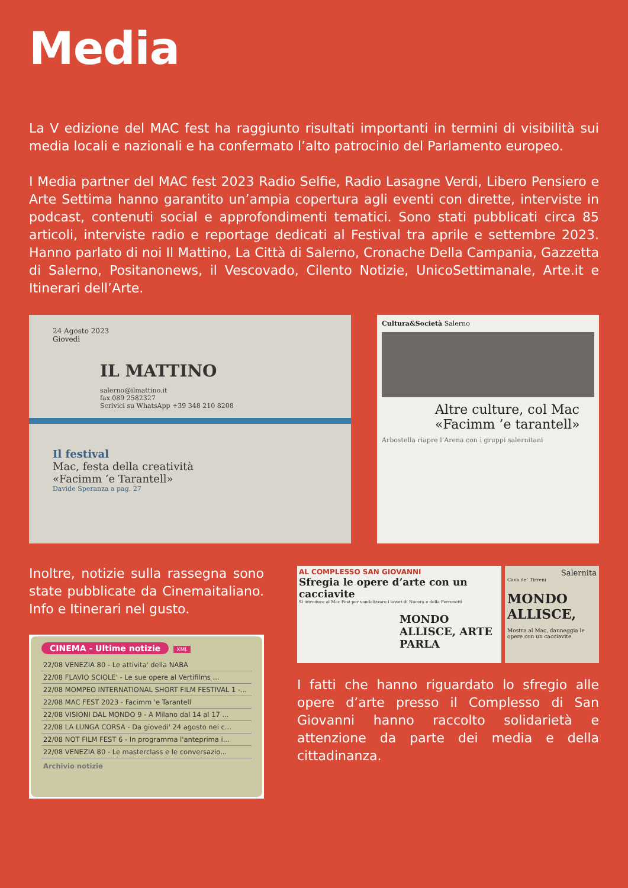Media
La V edizione del MAC fest ha raggiunto risultati importanti in termini di visibilità sui media locali e nazionali e ha confermato l’alto patrocinio del Parlamento europeo.
I Media partner del MAC fest 2023 Radio Selfie, Radio Lasagne Verdi, Libero Pensiero e Arte Settima hanno garantito un’ampia copertura agli eventi con dirette, interviste in podcast, contenuti social e approfondimenti tematici. Sono stati pubblicati circa 85 articoli, interviste radio e reportage dedicati al Festival tra aprile e settembre 2023. Hanno parlato di noi Il Mattino, La Città di Salerno, Cronache Della Campania, Gazzetta di Salerno, Positanonews, il Vescovado, Cilento Notizie, UnicoSettimanale, Arte.it e Itinerari dell’Arte.
24 Agosto 2023
Giovedì
IL MATTINO
salerno@ilmattino.it
fax 089 2582327
Scrivici su WhatsApp +39 348 210 8208
Il festival
Mac, festa della creatività
«Facimm ’e Tarantell»
Davide Speranza a pag. 27
Cultura&Società Salerno
Altre culture, col Mac «Facimm ’e tarantell»
Arbostella riapre l’Arena con i gruppi salernitani
Inoltre, notizie sulla rassegna sono state pubblicate da Cinemaitaliano. Info e Itinerari nel gusto.
CINEMA - Ultime notizie XML
22/08 VENEZIA 80 - Le attivita' della NABA
22/08 FLAVIO SCIOLE' - Le sue opere al Vertifilms ...
22/08 MOMPEO INTERNATIONAL SHORT FILM FESTIVAL 1 -...
22/08 MAC FEST 2023 - Facimm 'e Tarantell
22/08 VISIONI DAL MONDO 9 - A Milano dal 14 al 17 ...
22/08 LA LUNGA CORSA - Da giovedi' 24 agosto nei c...
22/08 NOT FILM FEST 6 - In programma l'anteprima i...
22/08 VENEZIA 80 - Le masterclass e le conversazio...
Archivio notizie
AL COMPLESSO SAN GIOVANNI
Sfregia le opere d’arte con un cacciavite
Si introduce al Mac Fest per vandalizzare i lavori di Nocera e della Ferronetti
MONDO ALLISCE, ARTE PARLA
Salernita
Cava de’ Tirreni
MONDO ALLISCE,
Mostra al Mac, danneggia le opere con un cacciavite
I fatti che hanno riguardato lo sfregio alle opere d’arte presso il Complesso di San Giovanni hanno raccolto solidarietà e attenzione da parte dei media e della cittadinanza.